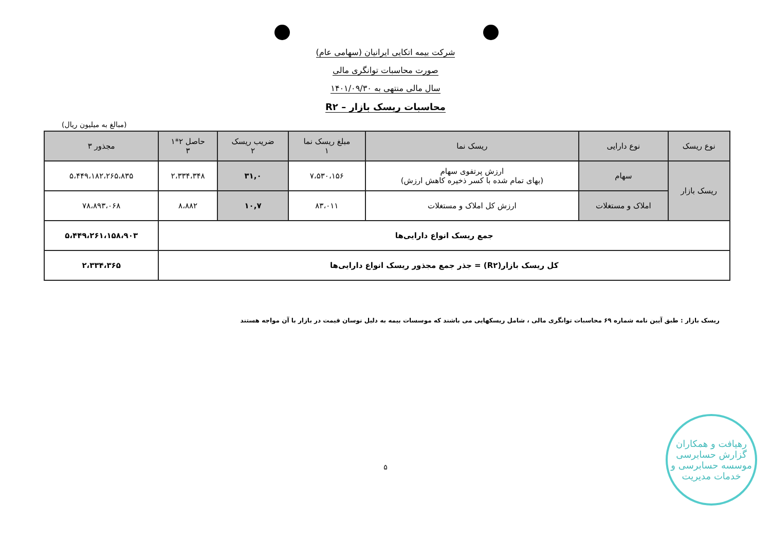شرکت بیمه اتکایی ایرانیان (سهامی عام)
صورت محاسبات توانگری مالی
سال مالی منتهی به ۱۴۰۱/۰۹/۳۰
محاسبات ریسک بازار – R۲
(مبالغ به میلیون ریال)
| نوع ریسک | نوع دارایی | ریسک نما | مبلغ ریسک نما ۱ | ضریب ریسک ۲ | حاصل ۲*۱ ۳ | مجذور ۳ |
| --- | --- | --- | --- | --- | --- | --- |
| ریسک بازار | سهام | ارزش پرتفوی سهام (بهای تمام شده با کسر ذخیره کاهش ارزش) | ۷،۵۳۰،۱۵۶ | ۳۱,۰ | ۲،۳۳۴،۳۴۸ | ۵،۴۴۹،۱۸۲،۲۶۵،۸۳۵ |
| | املاک و مستغلات | ارزش کل املاک و مستغلات | ۸۳،۰۱۱ | ۱۰,۷ | ۸،۸۸۲ | ۷۸،۸۹۳،۰۶۸ |
| جمع ریسک انواع دارایی‌ها | | | | | | ۵،۴۴۹،۲۶۱،۱۵۸،۹۰۳ |
| کل ریسک بازار(R۲) = جذر جمع مجذور ریسک انواع دارایی‌ها | | | | | | ۲،۳۳۴،۳۶۵ |
ریسک بازار : طبق آیین نامه شماره ۶۹ محاسبات توانگری مالی ، شامل ریسکهایی می باشند که موسسات بیمه به دلیل نوسان قیمت در بازار با آن مواجه هستند
۵
رهیافت و همکاران
گزارش حسابرسی
موسسه حسابرسی و خدمات مدیریت